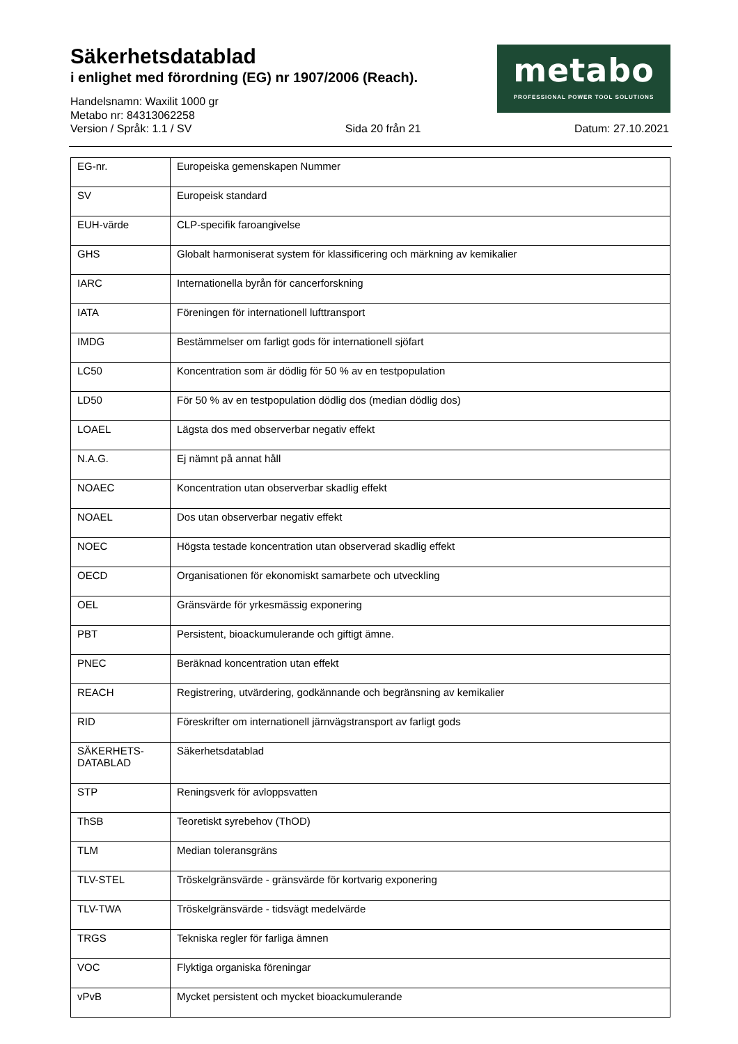Säkerhetsdatablad
i enlighet med förordning (EG) nr 1907/2006 (Reach).
Handelsnamn: Waxilit 1000 gr
Metabo nr: 84313062258
Version / Språk: 1.1 / SV Sida 20 från 21 Datum: 27.10.2021
metabo
PROFESSIONAL POWER TOOL SOLUTIONS
| EG-nr. | Europeiska gemenskapen Nummer |
| SV | Europeisk standard |
| EUH-värde | CLP-specifik faroangivelse |
| GHS | Globalt harmoniserat system för klassificering och märkning av kemikalier |
| IARC | Internationella byrån för cancerforskning |
| IATA | Föreningen för internationell lufttransport |
| IMDG | Bestämmelser om farligt gods för internationell sjöfart |
| LC50 | Koncentration som är dödlig för 50 % av en testpopulation |
| LD50 | För 50 % av en testpopulation dödlig dos (median dödlig dos) |
| LOAEL | Lägsta dos med observerbar negativ effekt |
| N.A.G. | Ej nämnt på annat håll |
| NOAEC | Koncentration utan observerbar skadlig effekt |
| NOAEL | Dos utan observerbar negativ effekt |
| NOEC | Högsta testade koncentration utan observerad skadlig effekt |
| OECD | Organisationen för ekonomiskt samarbete och utveckling |
| OEL | Gränsvärde för yrkesmässig exponering |
| PBT | Persistent, bioackumulerande och giftigt ämne. |
| PNEC | Beräknad koncentration utan effekt |
| REACH | Registrering, utvärdering, godkännande och begränsning av kemikalier |
| RID | Föreskrifter om internationell järnvägstransport av farligt gods |
| SÄKERHETS- DATABLAD | Säkerhetsdatablad |
| STP | Reningsverk för avloppsvatten |
| ThSB | Teoretiskt syrebehov (ThOD) |
| TLM | Median toleransgräns |
| TLV-STEL | Tröskelgränsvärde - gränsvärde för kortvarig exponering |
| TLV-TWA | Tröskelgränsvärde - tidsvägt medelvärde |
| TRGS | Tekniska regler för farliga ämnen |
| VOC | Flyktiga organiska föreningar |
| vPvB | Mycket persistent och mycket bioackumulerande |